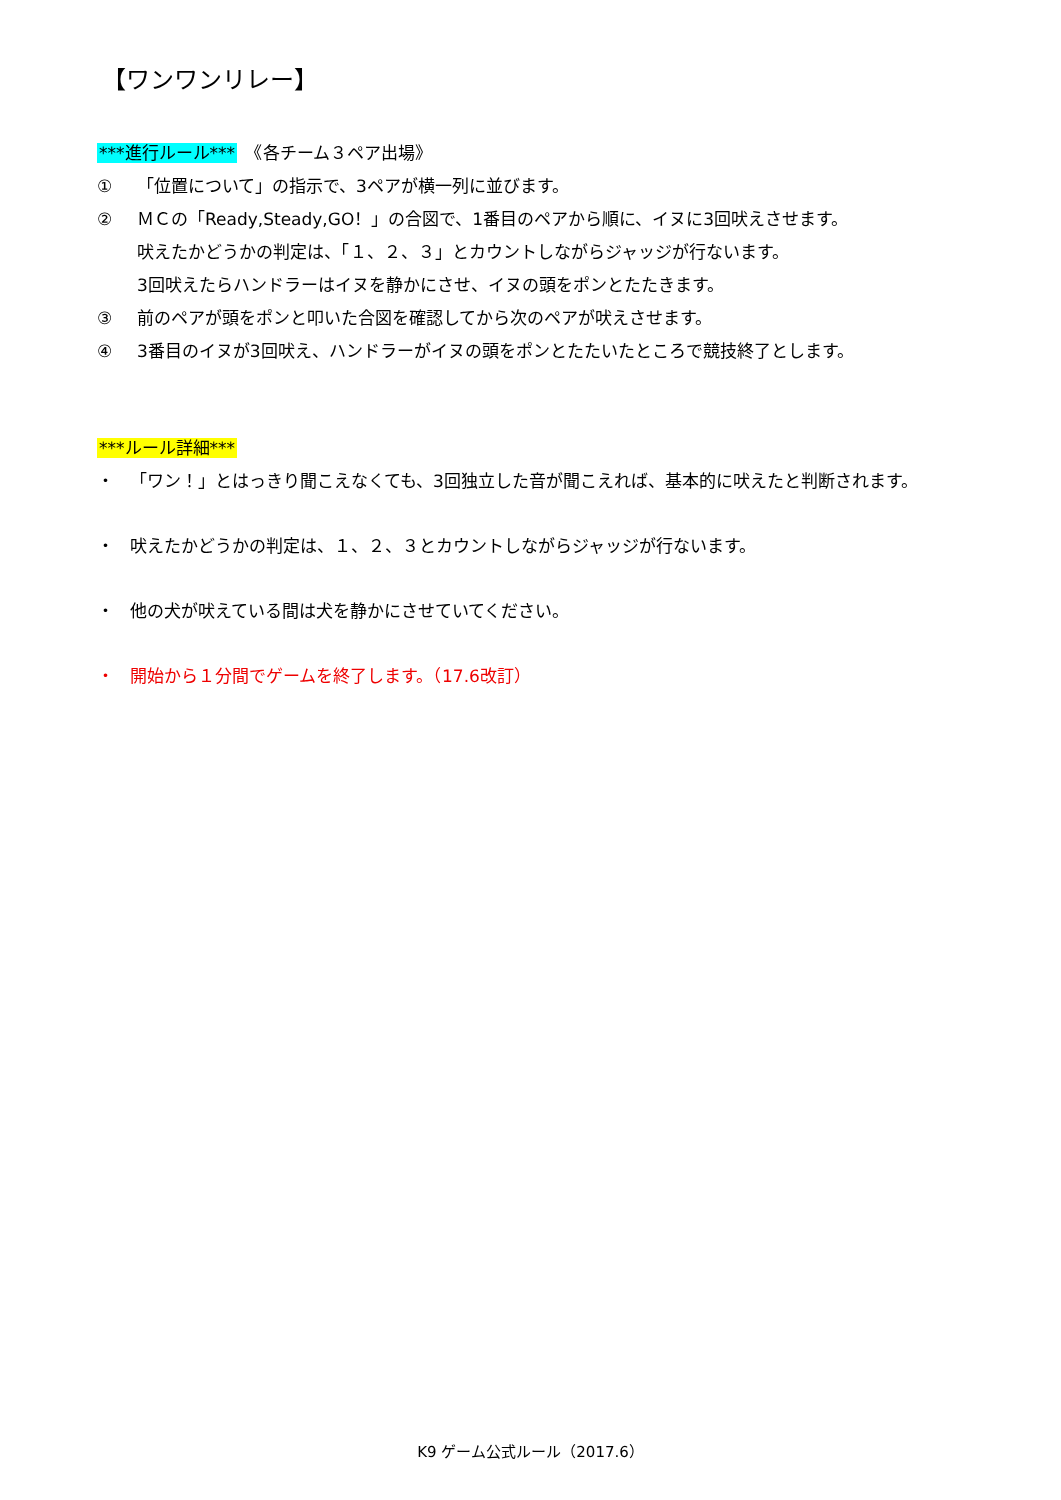【ワンワンリレー】
***進行ルール***　《各チーム３ペア出場》
① 「位置について」の指示で、3ペアが横一列に並びます。
② ＭＣの「Ready,Steady,GO！」の合図で、1番目のペアから順に、イヌに3回吠えさせます。
吠えたかどうかの判定は、「１、２、３」とカウントしながらジャッジが行ないます。
3回吠えたらハンドラーはイヌを静かにさせ、イヌの頭をポンとたたきます。
③ 前のペアが頭をポンと叩いた合図を確認してから次のペアが吠えさせます。
④ 3番目のイヌが3回吠え、ハンドラーがイヌの頭をポンとたたいたところで競技終了とします。
***ルール詳細***
・ 「ワン！」とはっきり聞こえなくても、3回独立した音が聞こえれば、基本的に吠えたと判断されます。
・ 吠えたかどうかの判定は、１、２、３とカウントしながらジャッジが行ないます。
・ 他の犬が吠えている間は犬を静かにさせていてください。
・ 開始から１分間でゲームを終了します。（17.6改訂）
K9 ゲーム公式ルール（2017.6）